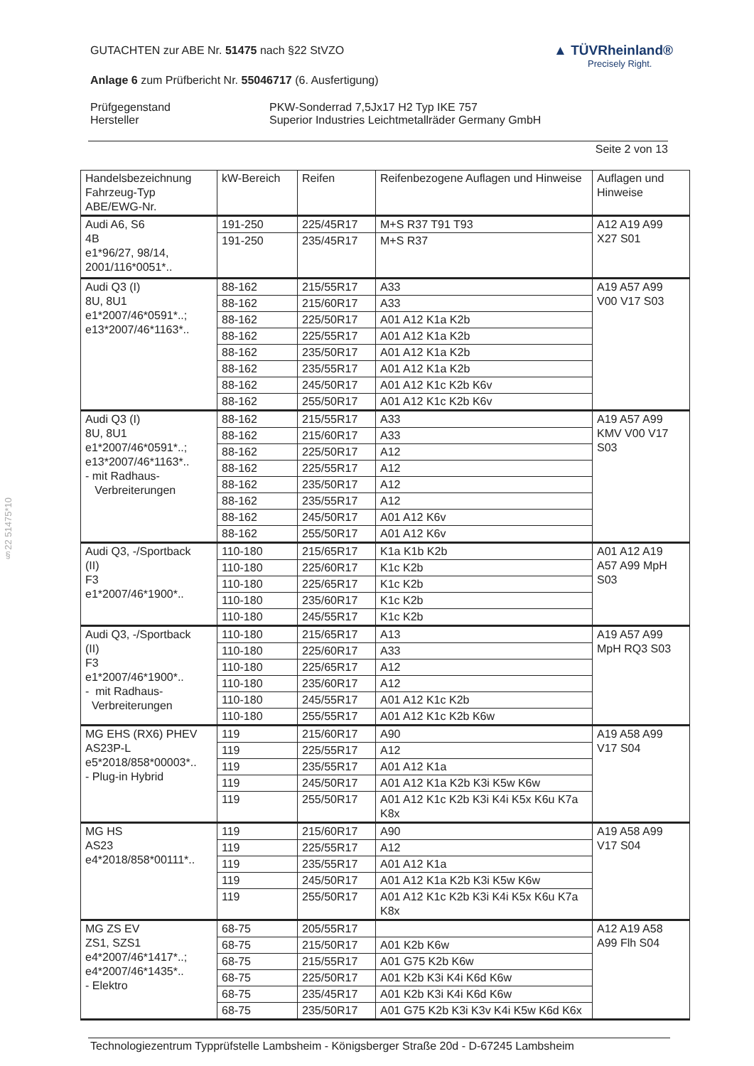§22 51475*10
▲ TÜVRheinland®
Precisely Right.
GUTACHTEN zur ABE Nr. 51475 nach §22 StVZO
Anlage 6 zum Prüfbericht Nr. 55046717 (6. Ausfertigung)
| Prüfgegenstand | PKW-Sonderrad 7,5Jx17 H2 Typ IKE 757 |
| Hersteller | Superior Industries Leichtmetallräder Germany GmbH |
Seite 2 von 13
| Handelsbezeichnung Fahrzeug-Typ ABE/EWG-Nr. | kW-Bereich | Reifen | Reifenbezogene Auflagen und Hinweise | Auflagen und Hinweise |
| --- | --- | --- | --- | --- |
| Audi A6, S6 4B e1*96/27, 98/14, 2001/116*0051*.. | 191-250 | 225/45R17 | M+S R37 T91 T93 | A12 A19 A99 X27 S01 |
| | 191-250 | 235/45R17 | M+S R37 | |
| Audi Q3 (I) 8U, 8U1 e1*2007/46*0591*..; e13*2007/46*1163*.. | 88-162 | 215/55R17 | A33 | A19 A57 A99 V00 V17 S03 |
| | 88-162 | 215/60R17 | A33 | |
| | 88-162 | 225/50R17 | A01 A12 K1a K2b | |
| | 88-162 | 225/55R17 | A01 A12 K1a K2b | |
| | 88-162 | 235/50R17 | A01 A12 K1a K2b | |
| | 88-162 | 235/55R17 | A01 A12 K1a K2b | |
| | 88-162 | 245/50R17 | A01 A12 K1c K2b K6v | |
| | 88-162 | 255/50R17 | A01 A12 K1c K2b K6v | |
| Audi Q3 (I) 8U, 8U1 e1*2007/46*0591*..; e13*2007/46*1163*.. - mit Radhaus- Verbreiterungen | 88-162 | 215/55R17 | A33 | A19 A57 A99 KMV V00 V17 S03 |
| | 88-162 | 215/60R17 | A33 | |
| | 88-162 | 225/50R17 | A12 | |
| | 88-162 | 225/55R17 | A12 | |
| | 88-162 | 235/50R17 | A12 | |
| | 88-162 | 235/55R17 | A12 | |
| | 88-162 | 245/50R17 | A01 A12 K6v | |
| | 88-162 | 255/50R17 | A01 A12 K6v | |
| Audi Q3, -/Sportback (II) F3 e1*2007/46*1900*.. | 110-180 | 215/65R17 | K1a K1b K2b | A01 A12 A19 A57 A99 MpH S03 |
| | 110-180 | 225/60R17 | K1c K2b | |
| | 110-180 | 225/65R17 | K1c K2b | |
| | 110-180 | 235/60R17 | K1c K2b | |
| | 110-180 | 245/55R17 | K1c K2b | |
| Audi Q3, -/Sportback (II) F3 e1*2007/46*1900*.. - mit Radhaus- Verbreiterungen | 110-180 | 215/65R17 | A13 | A19 A57 A99 MpH RQ3 S03 |
| | 110-180 | 225/60R17 | A33 | |
| | 110-180 | 225/65R17 | A12 | |
| | 110-180 | 235/60R17 | A12 | |
| | 110-180 | 245/55R17 | A01 A12 K1c K2b | |
| | 110-180 | 255/55R17 | A01 A12 K1c K2b K6w | |
| MG EHS (RX6) PHEV AS23P-L e5*2018/858*00003*.. - Plug-in Hybrid | 119 | 215/60R17 | A90 | A19 A58 A99 V17 S04 |
| | 119 | 225/55R17 | A12 | |
| | 119 | 235/55R17 | A01 A12 K1a | |
| | 119 | 245/50R17 | A01 A12 K1a K2b K3i K5w K6w | |
| | 119 | 255/50R17 | A01 A12 K1c K2b K3i K4i K5x K6u K7a K8x | |
| MG HS AS23 e4*2018/858*00111*.. | 119 | 215/60R17 | A90 | A19 A58 A99 V17 S04 |
| | 119 | 225/55R17 | A12 | |
| | 119 | 235/55R17 | A01 A12 K1a | |
| | 119 | 245/50R17 | A01 A12 K1a K2b K3i K5w K6w | |
| | 119 | 255/50R17 | A01 A12 K1c K2b K3i K4i K5x K6u K7a K8x | |
| MG ZS EV ZS1, SZS1 e4*2007/46*1417*..; e4*2007/46*1435*.. - Elektro | 68-75 | 205/55R17 | | A12 A19 A58 A99 Flh S04 |
| | 68-75 | 215/50R17 | A01 K2b K6w | |
| | 68-75 | 215/55R17 | A01 G75 K2b K6w | |
| | 68-75 | 225/50R17 | A01 K2b K3i K4i K6d K6w | |
| | 68-75 | 235/45R17 | A01 K2b K3i K4i K6d K6w | |
| | 68-75 | 235/50R17 | A01 G75 K2b K3i K3v K4i K5w K6d K6x | |
Technologiezentrum Typprüfstelle Lambsheim - Königsberger Straße 20d - D-67245 Lambsheim